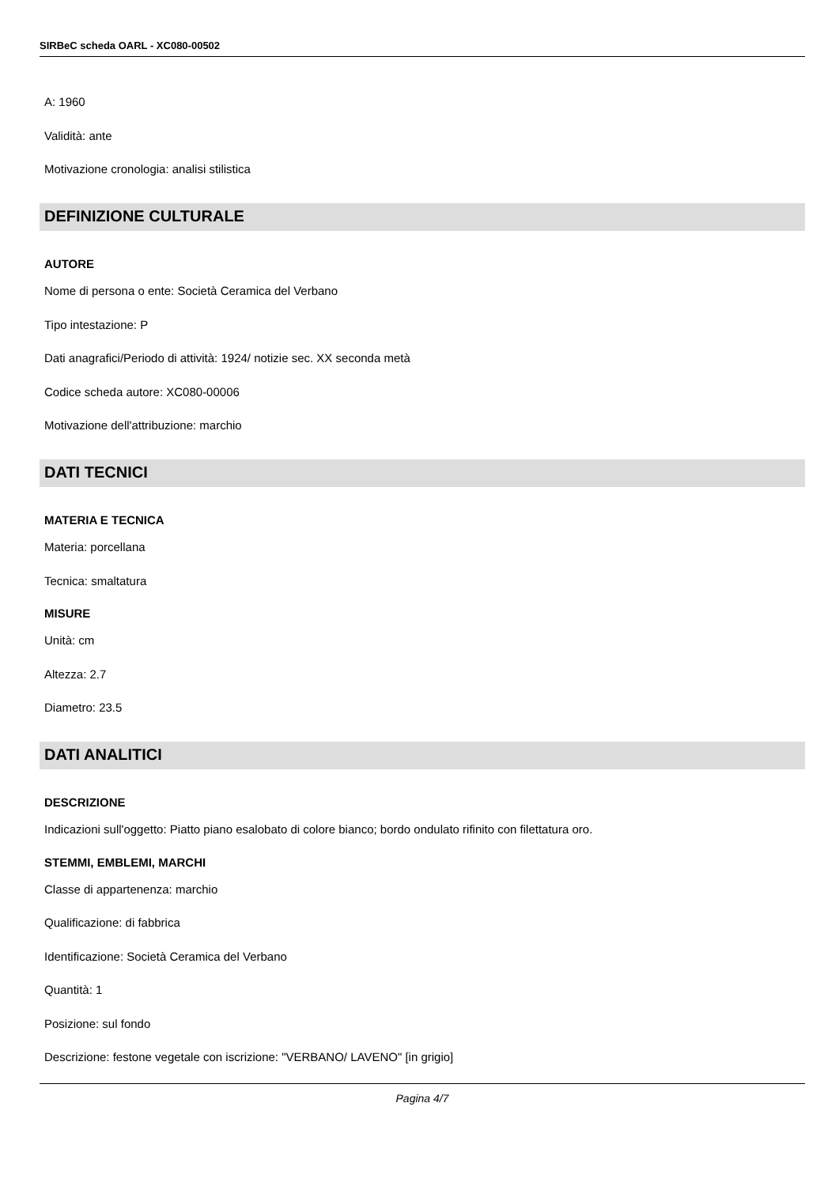SIRBeC scheda OARL - XC080-00502
A: 1960
Validità: ante
Motivazione cronologia: analisi stilistica
DEFINIZIONE CULTURALE
AUTORE
Nome di persona o ente: Società Ceramica del Verbano
Tipo intestazione: P
Dati anagrafici/Periodo di attività: 1924/ notizie sec. XX seconda metà
Codice scheda autore: XC080-00006
Motivazione dell'attribuzione: marchio
DATI TECNICI
MATERIA E TECNICA
Materia: porcellana
Tecnica: smaltatura
MISURE
Unità: cm
Altezza: 2.7
Diametro: 23.5
DATI ANALITICI
DESCRIZIONE
Indicazioni sull'oggetto: Piatto piano esalobato di colore bianco; bordo ondulato rifinito con filettatura oro.
STEMMI, EMBLEMI, MARCHI
Classe di appartenenza: marchio
Qualificazione: di fabbrica
Identificazione: Società Ceramica del Verbano
Quantità: 1
Posizione: sul fondo
Descrizione: festone vegetale con iscrizione: "VERBANO/ LAVENO" [in grigio]
Pagina 4/7